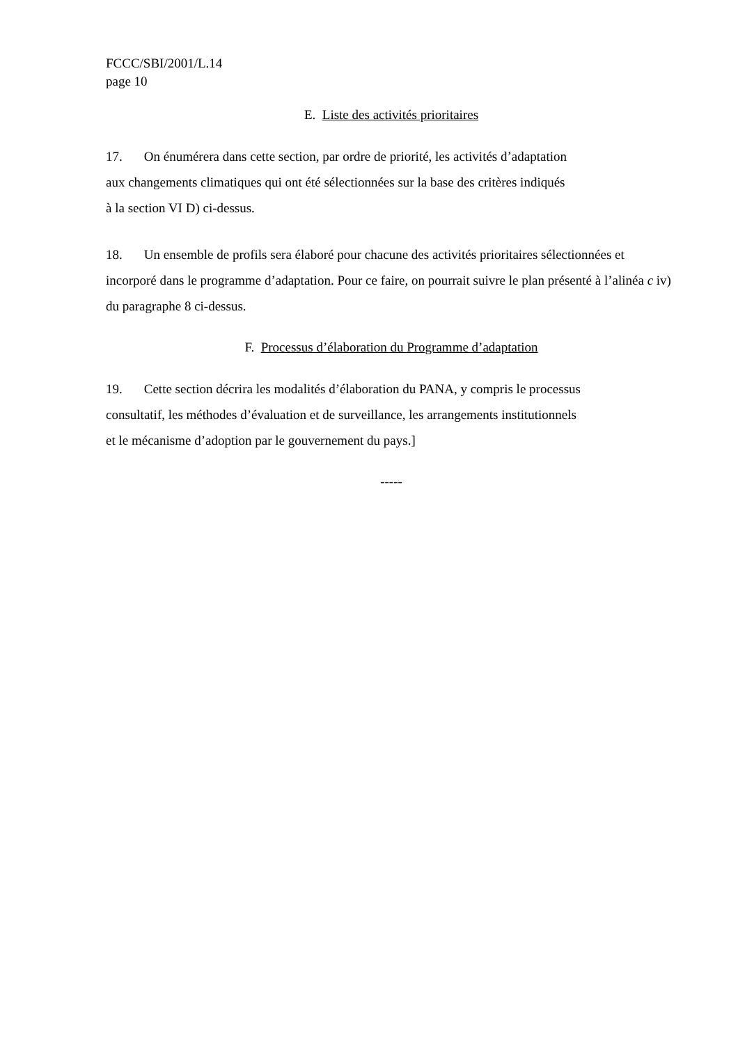FCCC/SBI/2001/L.14
page 10
E. Liste des activités prioritaires
17. On énumérera dans cette section, par ordre de priorité, les activités d’adaptation
aux changements climatiques qui ont été sélectionnées sur la base des critères indiqués
à la section VI D) ci-dessus.
18. Un ensemble de profils sera élaboré pour chacune des activités prioritaires sélectionnées et incorporé dans le programme d’adaptation. Pour ce faire, on pourrait suivre le plan présenté à l’alinéa c iv) du paragraphe 8 ci-dessus.
F. Processus d’élaboration du Programme d’adaptation
19. Cette section décrira les modalités d’élaboration du PANA, y compris le processus
consultatif, les méthodes d’évaluation et de surveillance, les arrangements institutionnels
et le mécanisme d’adoption par le gouvernement du pays.]
-----